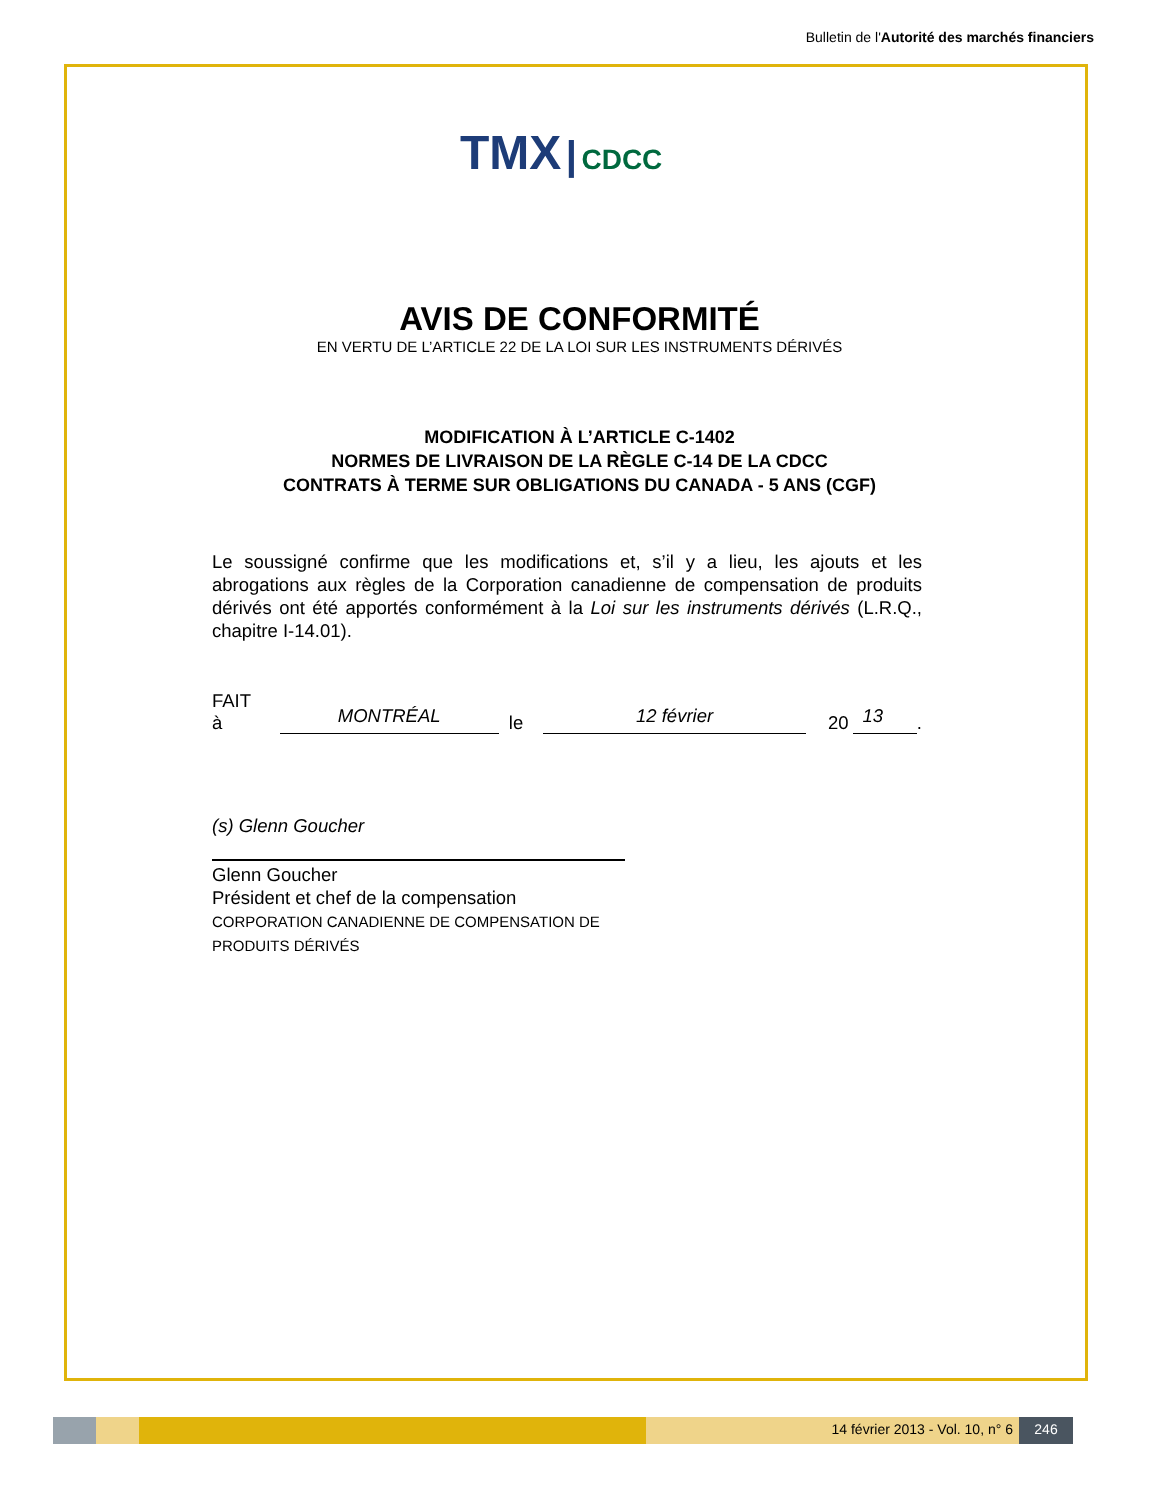Bulletin de l'Autorité des marchés financiers
TMX | CDCC
AVIS DE CONFORMITÉ
EN VERTU DE L’ARTICLE 22 DE LA LOI SUR LES INSTRUMENTS DÉRIVÉS
MODIFICATION À L’ARTICLE C-1402
NORMES DE LIVRAISON DE LA RÈGLE C-14 DE LA CDCC
CONTRATS À TERME SUR OBLIGATIONS DU CANADA - 5 ANS (CGF)
Le soussigné confirme que les modifications et, s’il y a lieu, les ajouts et les abrogations aux règles de la Corporation canadienne de compensation de produits dérivés ont été apportés conformément à la Loi sur les instruments dérivés (L.R.Q., chapitre I-14.01).
FAIT à MONTRÉAL le 12 février 20 13 .
(s) Glenn Goucher
Glenn Goucher
Président et chef de la compensation
CORPORATION CANADIENNE DE COMPENSATION DE PRODUITS DÉRIVÉS
14 février 2013 - Vol. 10, n° 6
246